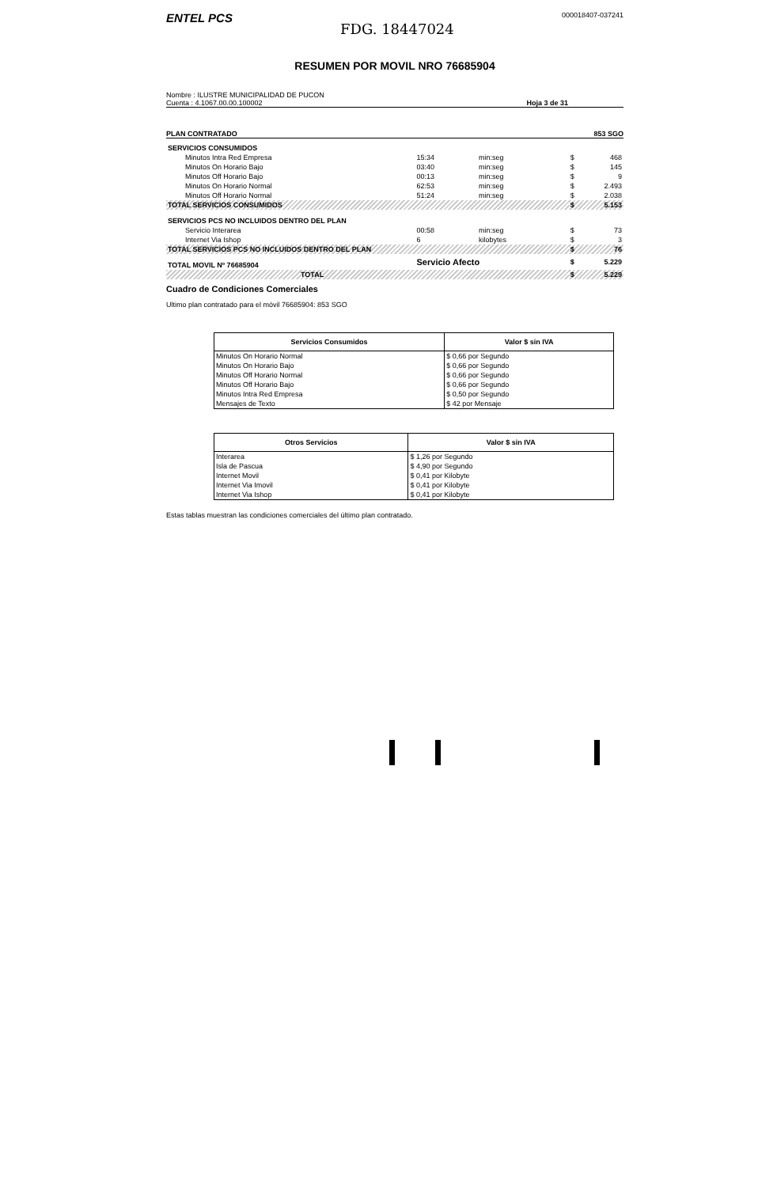ENTEL PCS
FDG. 18447024
000018407-037241
RESUMEN POR MOVIL NRO 76685904
Nombre : ILUSTRE MUNICIPALIDAD DE PUCON
Cuenta : 4.1067.00.00.100002
Hoja 3 de 31
PLAN CONTRATADO 853 SGO
| SERVICIOS CONSUMIDOS | | | | |
| Minutos Intra Red Empresa | 15:34 | min:seg | $ | 468 |
| Minutos On Horario Bajo | 03:40 | min:seg | $ | 145 |
| Minutos Off Horario Bajo | 00:13 | min:seg | $ | 9 |
| Minutos On Horario Normal | 62:53 | min:seg | $ | 2.493 |
| Minutos Off Horario Normal | 51:24 | min:seg | $ | 2.038 |
| TOTAL SERVICIOS CONSUMIDOS | | | $ | 5.153 |
| SERVICIOS PCS NO INCLUIDOS DENTRO DEL PLAN | | | | |
| Servicio Interarea | 00:58 | min:seg | $ | 73 |
| Internet Via Ishop | 6 | kilobytes | $ | 3 |
| TOTAL SERVICIOS PCS NO INCLUIDOS DENTRO DEL PLAN | | | $ | 76 |
| TOTAL MOVIL Nº 76685904 | Servicio Afecto | | $ | 5.229 |
| TOTAL | | | $ | 5.229 |
Cuadro de Condiciones Comerciales
Ultimo plan contratado para el móvil 76685904: 853 SGO
| Servicios Consumidos | Valor $ sin IVA |
| --- | --- |
| Minutos On Horario Normal | $ 0,66 por Segundo |
| Minutos On Horario Bajo | $ 0,66 por Segundo |
| Minutos Off Horario Normal | $ 0,66 por Segundo |
| Minutos Off Horario Bajo | $ 0,66 por Segundo |
| Minutos Intra Red Empresa | $ 0,50 por Segundo |
| Mensajes de Texto | $ 42 por Mensaje |
| Otros Servicios | Valor $ sin IVA |
| --- | --- |
| Interarea | $ 1,26 por Segundo |
| Isla de Pascua | $ 4,90 por Segundo |
| Internet Movil | $ 0,41 por Kilobyte |
| Internet Via Imovil | $ 0,41 por Kilobyte |
| Internet Via Ishop | $ 0,41 por Kilobyte |
Estas tablas muestran las condiciones comerciales del último plan contratado.